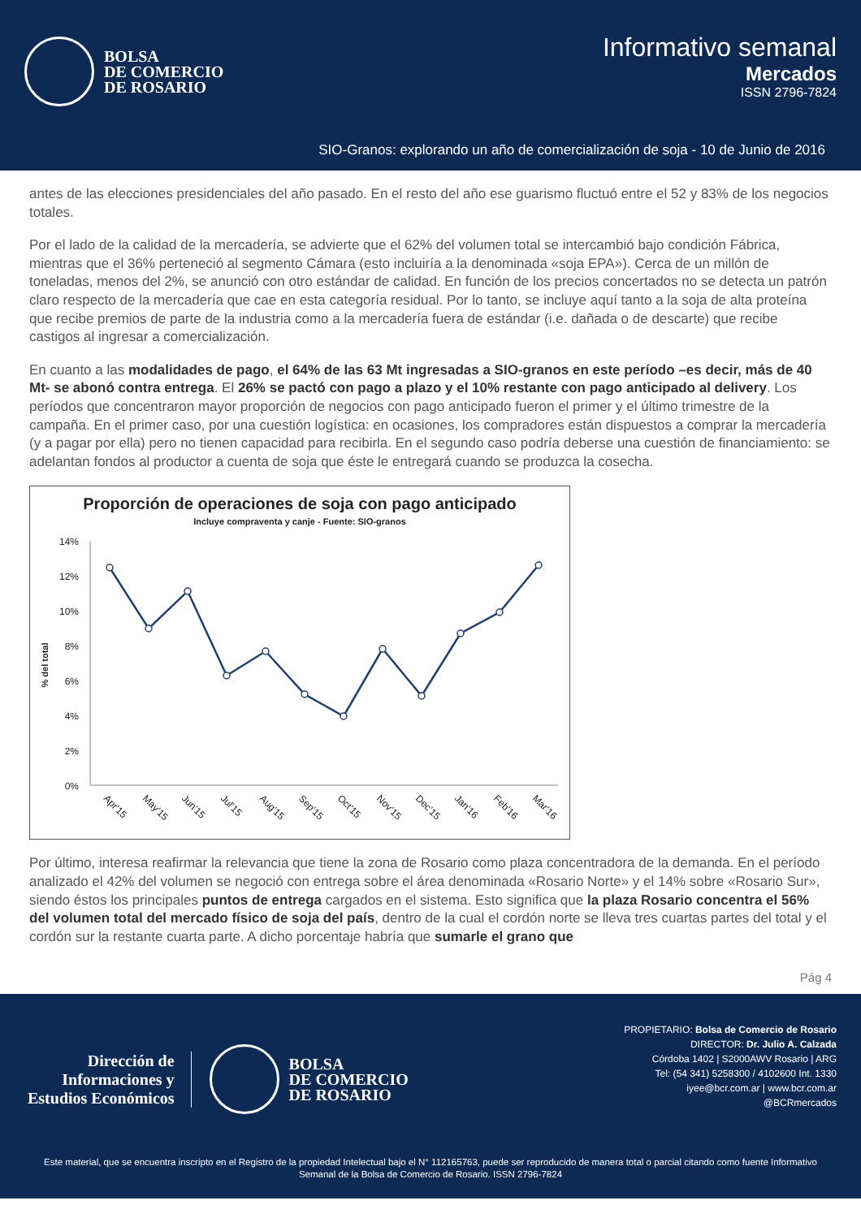BOLSA
DE COMERCIO
DE ROSARIO
Informativo semanal
Mercados
ISSN 2796-7824
SIO-Granos: explorando un año de comercialización de soja - 10 de Junio de 2016
antes de las elecciones presidenciales del año pasado. En el resto del año ese guarismo fluctuó entre el 52 y 83% de los negocios totales.
Por el lado de la calidad de la mercadería, se advierte que el 62% del volumen total se intercambió bajo condición Fábrica, mientras que el 36% perteneció al segmento Cámara (esto incluiría a la denominada «soja EPA»). Cerca de un millón de toneladas, menos del 2%, se anunció con otro estándar de calidad. En función de los precios concertados no se detecta un patrón claro respecto de la mercadería que cae en esta categoría residual. Por lo tanto, se incluye aquí tanto a la soja de alta proteína que recibe premios de parte de la industria como a la mercadería fuera de estándar (i.e. dañada o de descarte) que recibe castigos al ingresar a comercialización.
En cuanto a las modalidades de pago, el 64% de las 63 Mt ingresadas a SIO-granos en este período –es decir, más de 40 Mt- se abonó contra entrega. El 26% se pactó con pago a plazo y el 10% restante con pago anticipado al delivery. Los períodos que concentraron mayor proporción de negocios con pago anticipado fueron el primer y el último trimestre de la campaña. En el primer caso, por una cuestión logística: en ocasiones, los compradores están dispuestos a comprar la mercadería (y a pagar por ella) pero no tienen capacidad para recibirla. En el segundo caso podría deberse una cuestión de financiamiento: se adelantan fondos al productor a cuenta de soja que éste le entregará cuando se produzca la cosecha.
Proporción de operaciones de soja con pago anticipado
Incluye compraventa y canje - Fuente: SIO-granos
14%
12%
10%
8%
6%
4%
2%
0%
% del total
Apr'15
May'15
Jun'15
Jul'15
Aug'15
Sep'15
Oct'15
Nov'15
Dec'15
Jan'16
Feb'16
Mar'16
Por último, interesa reafirmar la relevancia que tiene la zona de Rosario como plaza concentradora de la demanda. En el período analizado el 42% del volumen se negoció con entrega sobre el área denominada «Rosario Norte» y el 14% sobre «Rosario Sur», siendo éstos los principales puntos de entrega cargados en el sistema. Esto significa que la plaza Rosario concentra el 56% del volumen total del mercado físico de soja del país, dentro de la cual el cordón norte se lleva tres cuartas partes del total y el cordón sur la restante cuarta parte. A dicho porcentaje habría que sumarle el grano que
Pág 4
Dirección de
Informaciones y
Estudios Económicos
BOLSA
DE COMERCIO
DE ROSARIO
PROPIETARIO: Bolsa de Comercio de Rosario
DIRECTOR: Dr. Julio A. Calzada
Córdoba 1402 | S2000AWV Rosario | ARG
Tel: (54 341) 5258300 / 4102600 Int. 1330
iyee@bcr.com.ar | www.bcr.com.ar
@BCRmercados
Este material, que se encuentra inscripto en el Registro de la propiedad Intelectual bajo el N° 112165763, puede ser reproducido de manera total o parcial citando como fuente Informativo Semanal de la Bolsa de Comercio de Rosario. ISSN 2796-7824